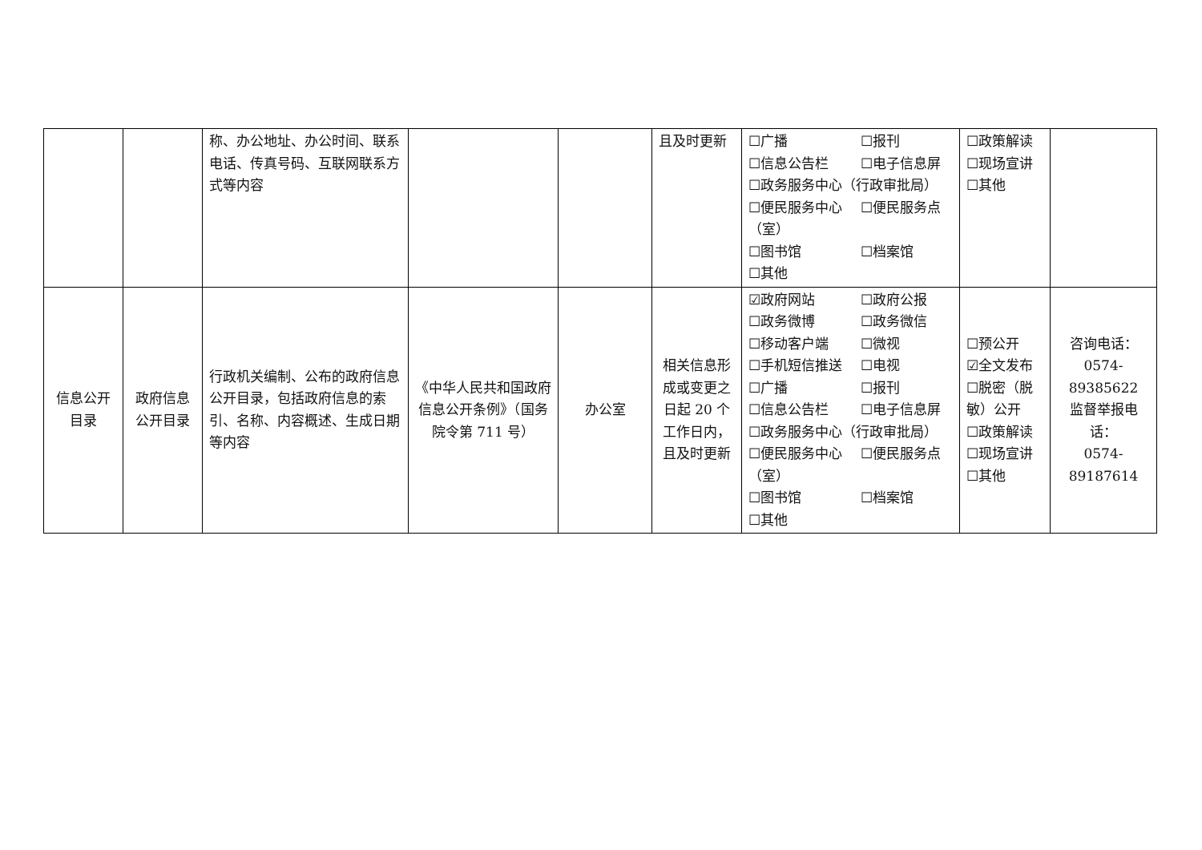| | | 称、办公地址、办公时间、联系电话、传真号码、互联网联系方式等内容 | | | 且及时更新 | ☐广播 ☐报刊 ☐信息公告栏 ☐电子信息屏 ☐政务服务中心（行政审批局） ☐便民服务中心 ☐便民服务点 （室） ☐图书馆 ☐档案馆 ☐其他 | ☐政策解读 ☐现场宣讲 ☐其他 | |
| 信息公开目录 | 政府信息公开目录 | 行政机关编制、公布的政府信息公开目录，包括政府信息的索引、名称、内容概述、生成日期等内容 | 《中华人民共和国政府信息公开条例》（国务院令第 711 号） | 办公室 | 相关信息形成或变更之日起 20 个工作日内，且及时更新 | ☑政府网站 ☐政府公报 ☐政务微博 ☐政务微信 ☐移动客户端 ☐微视 ☐手机短信推送 ☐电视 ☐广播 ☐报刊 ☐信息公告栏 ☐电子信息屏 ☐政务服务中心（行政审批局） ☐便民服务中心 ☐便民服务点 （室） ☐图书馆 ☐档案馆 ☐其他 | ☐预公开 ☑全文发布 ☐脱密（脱敏）公开 ☐政策解读 ☐现场宣讲 ☐其他 | 咨询电话： 0574-89385622 监督举报电话： 0574-89187614 |